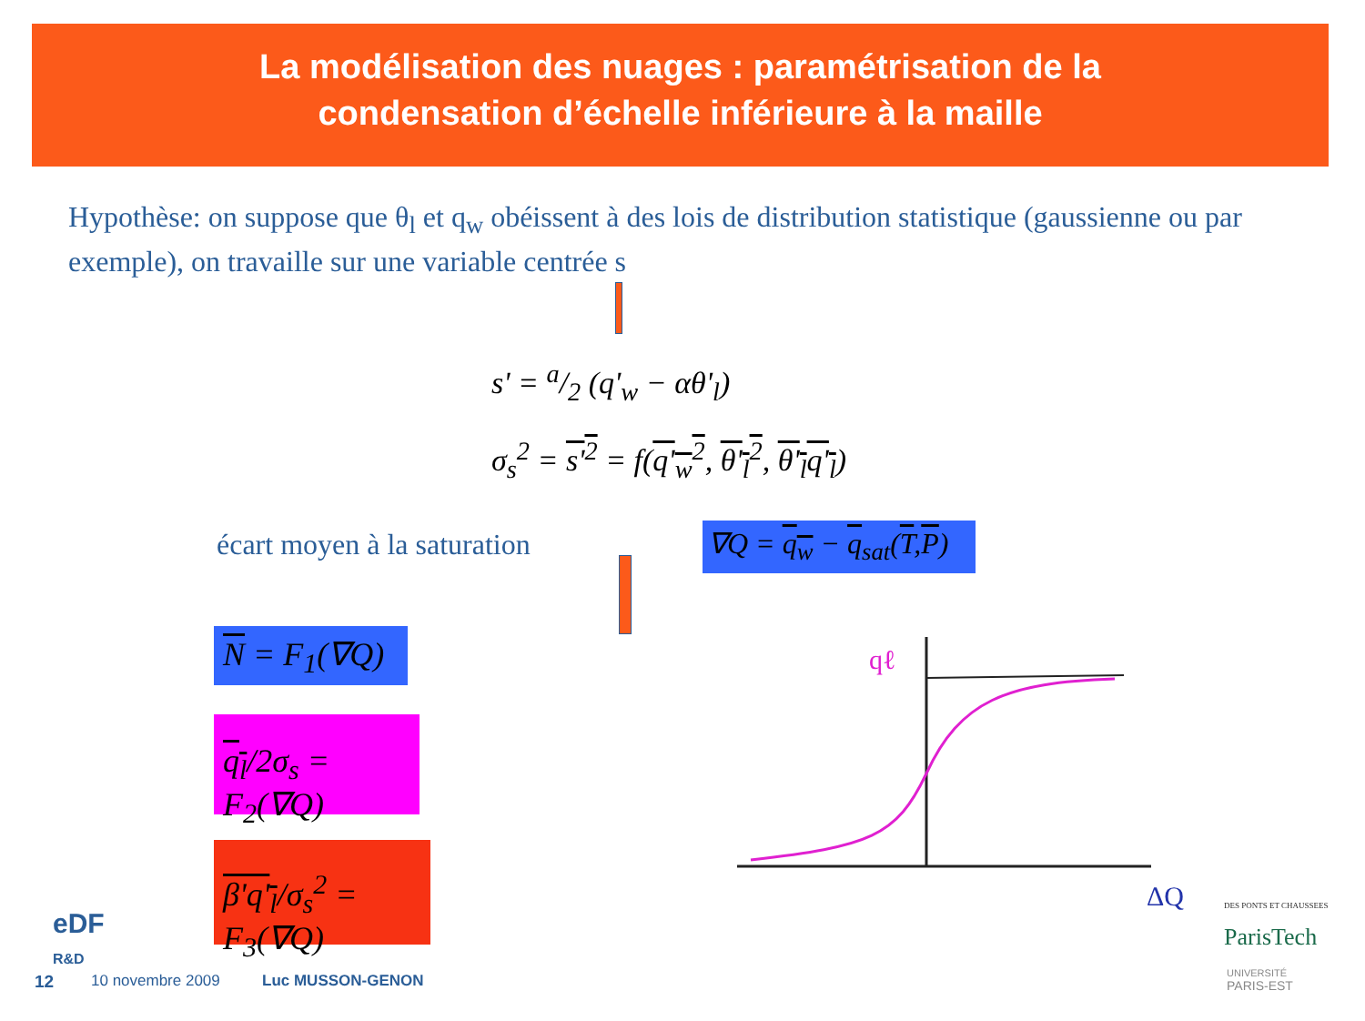La modélisation des nuages : paramétrisation de la
condensation d’échelle inférieure à la maille
Hypothèse: on suppose que θ<sub>l</sub> et q<sub>w</sub> obéissent à des lois de distribution statistique (gaussienne ou par exemple), on travaille sur une variable centrée s
s' = a/2 (q'<sub>w</sub> − αθ'<sub>l</sub>)
σ<sub>s</sub><sup>2</sup> = s'<sup>2</sup> = f(q'<sub>w</sub><sup>2</sup>, θ'<sub>l</sub><sup>2</sup>, θ'<sub>l</sub>q'<sub>l</sub>)
écart moyen à la saturation
∇Q = q<sub>w</sub> − q<sub>sat</sub>(T,P)
N = F<sub>1</sub>(∇Q)
q<sub>l</sub>/2σ<sub>s</sub> = F<sub>2</sub>(∇Q)
β'q'<sub>l</sub>/σ<sub>s</sub><sup>2</sup> = F<sub>3</sub>(∇Q)
qℓ
ΔQ
eDF
R&D
12 10 novembre 2009 Luc MUSSON-GENON
DES PONTS ET CHAUSSEES
ParisTech
UNIVERSITÉ
PARIS-EST